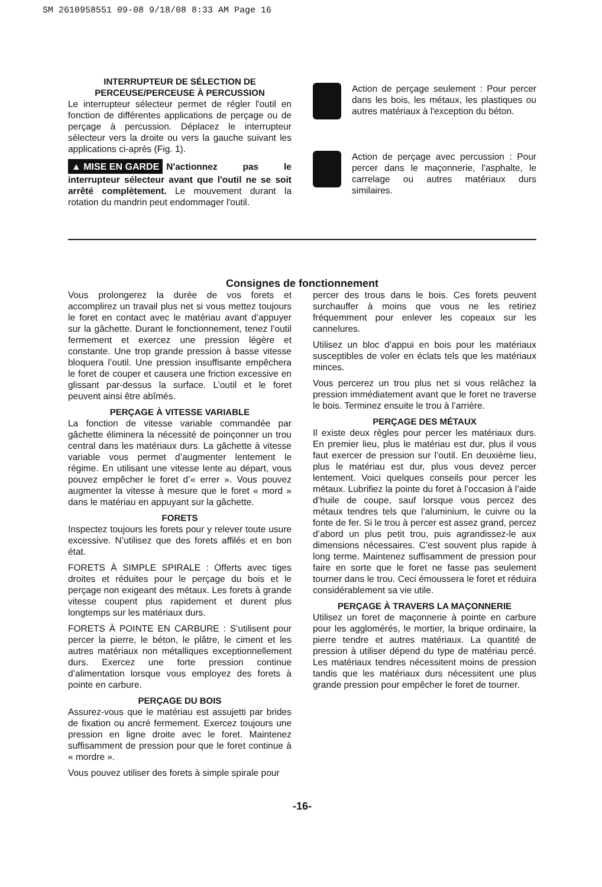SM 2610958551 09-08 9/18/08 8:33 AM Page 16
INTERRUPTEUR DE SÉLECTION DE
PERCEUSE/PERCEUSE À PERCUSSION
Le interrupteur sélecteur permet de régler l'outil en fonction de différentes applications de perçage ou de perçage à percussion. Déplacez le interrupteur sélecteur vers la droite ou vers la gauche suivant les applications ci-après (Fig. 1).
▲ MISE EN GARDE N'actionnez pas le interrupteur sélecteur avant que l'outil ne se soit arrêté complètement. Le mouvement durant la rotation du mandrin peut endommager l'outil.
Action de perçage seulement : Pour percer dans les bois, les métaux, les plastiques ou autres matériaux à l'exception du béton.
Action de perçage avec percussion : Pour percer dans le maçonnerie, l'asphalte, le carrelage ou autres matériaux durs similaires.
Consignes de fonctionnement
Vous prolongerez la durée de vos forets et accomplirez un travail plus net si vous mettez toujours le foret en contact avec le matériau avant d’appuyer sur la gâchette. Durant le fonctionnement, tenez l’outil fermement et exercez une pression légère et constante. Une trop grande pression à basse vitesse bloquera l’outil. Une pression insuffisante empêchera le foret de couper et causera une friction excessive en glissant par-dessus la surface. L’outil et le foret peuvent ainsi être abîmés.
PERÇAGE À VITESSE VARIABLE
La fonction de vitesse variable commandée par gâchette éliminera la nécessité de poinçonner un trou central dans les matériaux durs. La gâchette à vitesse variable vous permet d’augmenter lentement le régime. En utilisant une vitesse lente au départ, vous pouvez empêcher le foret d’« errer ». Vous pouvez augmenter la vitesse à mesure que le foret « mord » dans le matériau en appuyant sur la gâchette.
FORETS
Inspectez toujours les forets pour y relever toute usure excessive. N’utilisez que des forets affilés et en bon état.
FORETS À SIMPLE SPIRALE : Offerts avec tiges droites et réduites pour le perçage du bois et le perçage non exigeant des métaux. Les forets à grande vitesse coupent plus rapidement et durent plus longtemps sur les matériaux durs.
FORETS À POINTE EN CARBURE : S’utilisent pour percer la pierre, le béton, le plâtre, le ciment et les autres matériaux non métalliques exceptionnellement durs. Exercez une forte pression continue d’alimentation lorsque vous employez des forets à pointe en carbure.
PERÇAGE DU BOIS
Assurez-vous que le matériau est assujetti par brides de fixation ou ancré fermement. Exercez toujours une pression en ligne droite avec le foret. Maintenez suffisamment de pression pour que le foret continue à « mordre ».
Vous pouvez utiliser des forets à simple spirale pour
percer des trous dans le bois. Ces forets peuvent surchauffer à moins que vous ne les retiriez fréquemment pour enlever les copeaux sur les cannelures.
Utilisez un bloc d’appui en bois pour les matériaux susceptibles de voler en éclats tels que les matériaux minces.
Vous percerez un trou plus net si vous relâchez la pression immédiatement avant que le foret ne traverse le bois. Terminez ensuite le trou à l’arrière.
PERÇAGE DES MÉTAUX
Il existe deux règles pour percer les matériaux durs. En premier lieu, plus le matériau est dur, plus il vous faut exercer de pression sur l’outil. En deuxième lieu, plus le matériau est dur, plus vous devez percer lentement. Voici quelques conseils pour percer les métaux. Lubrifiez la pointe du foret à l’occasion à l’aide d’huile de coupe, sauf lorsque vous percez des métaux tendres tels que l’aluminium, le cuivre ou la fonte de fer. Si le trou à percer est assez grand, percez d’abord un plus petit trou, puis agrandissez-le aux dimensions nécessaires. C’est souvent plus rapide à long terme. Maintenez suffisamment de pression pour faire en sorte que le foret ne fasse pas seulement tourner dans le trou. Ceci émoussera le foret et réduira considérablement sa vie utile.
PERÇAGE À TRAVERS LA MAÇONNERIE
Utilisez un foret de maçonnerie à pointe en carbure pour les agglomérés, le mortier, la brique ordinaire, la pierre tendre et autres matériaux. La quantité de pression à utiliser dépend du type de matériau percé. Les matériaux tendres nécessitent moins de pression tandis que les matériaux durs nécessitent une plus grande pression pour empêcher le foret de tourner.
-16-